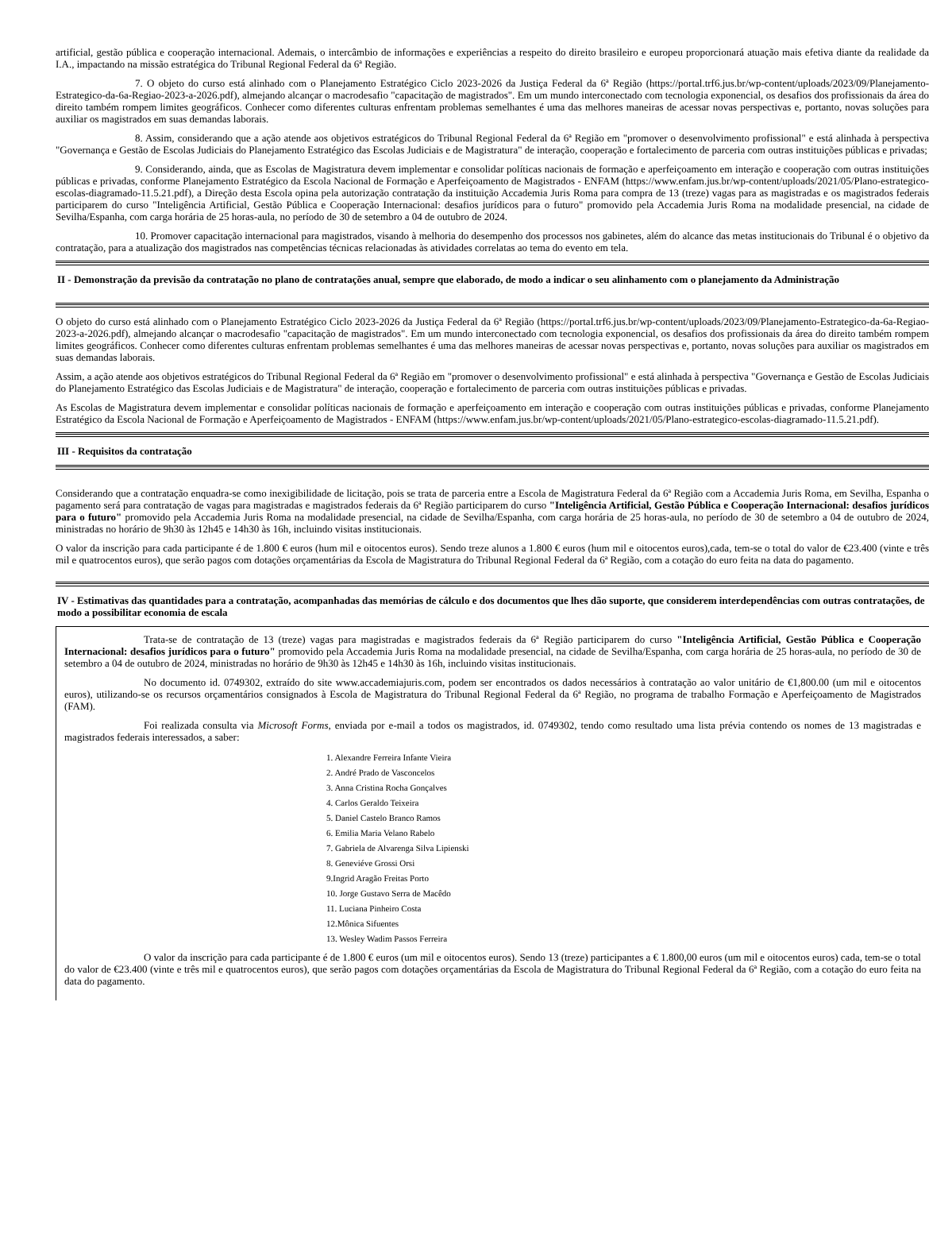artificial, gestão pública e cooperação internacional. Ademais, o intercâmbio de informações e experiências a respeito do direito brasileiro e europeu proporcionará atuação mais efetiva diante da realidade da I.A., impactando na missão estratégica do Tribunal Regional Federal da 6ª Região.
7. O objeto do curso está alinhado com o Planejamento Estratégico Ciclo 2023-2026 da Justiça Federal da 6ª Região (https://portal.trf6.jus.br/wp-content/uploads/2023/09/Planejamento-Estrategico-da-6a-Regiao-2023-a-2026.pdf), almejando alcançar o macrodesafio "capacitação de magistrados". Em um mundo interconectado com tecnologia exponencial, os desafios dos profissionais da área do direito também rompem limites geográficos. Conhecer como diferentes culturas enfrentam problemas semelhantes é uma das melhores maneiras de acessar novas perspectivas e, portanto, novas soluções para auxiliar os magistrados em suas demandas laborais.
8. Assim, considerando que a ação atende aos objetivos estratégicos do Tribunal Regional Federal da 6ª Região em "promover o desenvolvimento profissional" e está alinhada à perspectiva "Governança e Gestão de Escolas Judiciais do Planejamento Estratégico das Escolas Judiciais e de Magistratura" de interação, cooperação e fortalecimento de parceria com outras instituições públicas e privadas;
9. Considerando, ainda, que as Escolas de Magistratura devem implementar e consolidar políticas nacionais de formação e aperfeiçoamento em interação e cooperação com outras instituições públicas e privadas, conforme Planejamento Estratégico da Escola Nacional de Formação e Aperfeiçoamento de Magistrados - ENFAM (https://www.enfam.jus.br/wp-content/uploads/2021/05/Plano-estrategico-escolas-diagramado-11.5.21.pdf), a Direção desta Escola opina pela autorização contratação da instituição Accademia Juris Roma para compra de 13 (treze) vagas para as magistradas e os magistrados federais participarem do curso "Inteligência Artificial, Gestão Pública e Cooperação Internacional: desafios jurídicos para o futuro" promovido pela Accademia Juris Roma na modalidade presencial, na cidade de Sevilha/Espanha, com carga horária de 25 horas-aula, no período de 30 de setembro a 04 de outubro de 2024.
10. Promover capacitação internacional para magistrados, visando à melhoria do desempenho dos processos nos gabinetes, além do alcance das metas institucionais do Tribunal é o objetivo da contratação, para a atualização dos magistrados nas competências técnicas relacionadas às atividades correlatas ao tema do evento em tela.
II - Demonstração da previsão da contratação no plano de contratações anual, sempre que elaborado, de modo a indicar o seu alinhamento com o planejamento da Administração
O objeto do curso está alinhado com o Planejamento Estratégico Ciclo 2023-2026 da Justiça Federal da 6ª Região (https://portal.trf6.jus.br/wp-content/uploads/2023/09/Planejamento-Estrategico-da-6a-Regiao-2023-a-2026.pdf), almejando alcançar o macrodesafio "capacitação de magistrados". Em um mundo interconectado com tecnologia exponencial, os desafios dos profissionais da área do direito também rompem limites geográficos. Conhecer como diferentes culturas enfrentam problemas semelhantes é uma das melhores maneiras de acessar novas perspectivas e, portanto, novas soluções para auxiliar os magistrados em suas demandas laborais.
Assim, a ação atende aos objetivos estratégicos do Tribunal Regional Federal da 6ª Região em "promover o desenvolvimento profissional" e está alinhada à perspectiva "Governança e Gestão de Escolas Judiciais do Planejamento Estratégico das Escolas Judiciais e de Magistratura" de interação, cooperação e fortalecimento de parceria com outras instituições públicas e privadas.
As Escolas de Magistratura devem implementar e consolidar políticas nacionais de formação e aperfeiçoamento em interação e cooperação com outras instituições públicas e privadas, conforme Planejamento Estratégico da Escola Nacional de Formação e Aperfeiçoamento de Magistrados - ENFAM (https://www.enfam.jus.br/wp-content/uploads/2021/05/Plano-estrategico-escolas-diagramado-11.5.21.pdf).
III - Requisitos da contratação
Considerando que a contratação enquadra-se como inexigibilidade de licitação, pois se trata de parceria entre a Escola de Magistratura Federal da 6ª Região com a Accademia Juris Roma, em Sevilha, Espanha o pagamento será para contratação de vagas para magistradas e magistrados federais da 6ª Região participarem do curso "Inteligência Artificial, Gestão Pública e Cooperação Internacional: desafios jurídicos para o futuro" promovido pela Accademia Juris Roma na modalidade presencial, na cidade de Sevilha/Espanha, com carga horária de 25 horas-aula, no período de 30 de setembro a 04 de outubro de 2024, ministradas no horário de 9h30 às 12h45 e 14h30 às 16h, incluindo visitas institucionais.
O valor da inscrição para cada participante é de 1.800 € euros (hum mil e oitocentos euros). Sendo treze alunos a 1.800 € euros (hum mil e oitocentos euros),cada, tem-se o total do valor de €23.400 (vinte e três mil e quatrocentos euros), que serão pagos com dotações orçamentárias da Escola de Magistratura do Tribunal Regional Federal da 6ª Região, com a cotação do euro feita na data do pagamento.
IV - Estimativas das quantidades para a contratação, acompanhadas das memórias de cálculo e dos documentos que lhes dão suporte, que considerem interdependências com outras contratações, de modo a possibilitar economia de escala
Trata-se de contratação de 13 (treze) vagas para magistradas e magistrados federais da 6ª Região participarem do curso "Inteligência Artificial, Gestão Pública e Cooperação Internacional: desafios jurídicos para o futuro" promovido pela Accademia Juris Roma na modalidade presencial, na cidade de Sevilha/Espanha, com carga horária de 25 horas-aula, no período de 30 de setembro a 04 de outubro de 2024, ministradas no horário de 9h30 às 12h45 e 14h30 às 16h, incluindo visitas institucionais.
No documento id. 0749302, extraído do site www.accademiajuris.com, podem ser encontrados os dados necessários à contratação ao valor unitário de €1,800.00 (um mil e oitocentos euros), utilizando-se os recursos orçamentários consignados à Escola de Magistratura do Tribunal Regional Federal da 6ª Região, no programa de trabalho Formação e Aperfeiçoamento de Magistrados (FAM).
Foi realizada consulta via Microsoft Forms, enviada por e-mail a todos os magistrados, id. 0749302, tendo como resultado uma lista prévia contendo os nomes de 13 magistradas e magistrados federais interessados, a saber:
1. Alexandre Ferreira Infante Vieira
2. André Prado de Vasconcelos
3. Anna Cristina Rocha Gonçalves
4. Carlos Geraldo Teixeira
5. Daniel Castelo Branco Ramos
6. Emilia Maria Velano Rabelo
7. Gabriela de Alvarenga Silva Lipienski
8. Geneviéve Grossi Orsi
9.Ingrid Aragão Freitas Porto
10. Jorge Gustavo Serra de Macêdo
11. Luciana Pinheiro Costa
12.Mônica Sifuentes
13. Wesley Wadim Passos Ferreira
O valor da inscrição para cada participante é de 1.800 € euros (um mil e oitocentos euros). Sendo 13 (treze) participantes a € 1.800,00 euros (um mil e oitocentos euros) cada, tem-se o total do valor de €23.400 (vinte e três mil e quatrocentos euros), que serão pagos com dotações orçamentárias da Escola de Magistratura do Tribunal Regional Federal da 6ª Região, com a cotação do euro feita na data do pagamento.